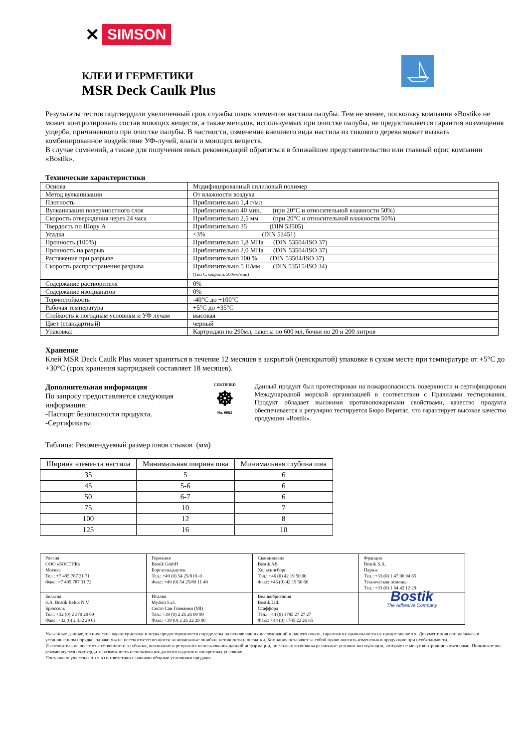✕ SIMSON
КЛЕИ И ГЕРМЕТИКИ
MSR Deck Caulk Plus
Результаты тестов подтвердили увеличенный срок службы швов элементов настила палубы. Тем не менее, поскольку компания «Bostik» не может контролировать состав моющих веществ, а также методов, используемых при очистке палубы, не предоставляется гарантия возмещения ущерба, причиненного при очистке палубы. В частности, изменение внешнего вида настила из тикового дерева может вызвать комбинированное воздействие УФ-лучей, влаги и моющих веществ.
В случае сомнений, а также для получения иных рекомендаций обратиться в ближайшее представительство или главный офис компании «Bostik».
Технические характеристики
| Основа | Модифицированный силиловый полимер |
| Метод вулканизации | От влажности воздуха |
| Плотность | Приблизительно 1,4 г/мл |
| Вулканизация поверхностного слоя | Приблизительно 40 мин. (при 20°C и относительной влажности 50%) |
| Скорость отверждения через 24 часа | Приблизительно 2,5 мм (при 20°C и относительной влажности 50%) |
| Твердость по Шору A | Приблизительно 35 (DIN 53505) |
| Усадка | <3% (DIN 52451) |
| Прочность (100%) | Приблизительно 1,8 МПа (DIN 53504/ISO 37) |
| Прочность на разрыв | Приблизительно 2,0 МПа (DIN 53504/ISO 37) |
| Растяжение при разрыве | Приблизительно 100 % (DIN 53504/ISO 37) |
| Скорость распространения разрыва | Приблизительно 5 Н/мм (DIN 53515/ISO 34) (Тип C, скорость 500мм/мин) |
| Содержание растворителя | 0% |
| Содержание изоцианатов | 0% |
| Термостойкость | -40°C до +100°C |
| Рабочая температура | +5°C до +35°C |
| Стойкость к погодным условиям и УФ лучам | высокая |
| Цвет (стандартный) | черный |
| Упаковка: | Картриджи по 290мл, пакеты по 600 мл, бочки по 20 и 200 литров |
Хранение
Клей MSR Deck Caulk Plus может храниться в течение 12 месяцев в закрытой (невскрытой) упаковке в сухом месте при температуре от +5°C до +30°C (срок хранения картриджей составляет 18 месяцев).
Дополнительная информация
По запросу предоставляется следующая информация:
-Паспорт безопасности продукта.
-Сертификаты
CERTIFIED
☸
No. 0062
Данный продукт был протестирован на пожароопасность поверхности и сертифицирован Международной морской организацией в соответствии с Правилами тестирования. Продукт обладает высокими противопожарными свойствами, качество продукта обеспечивается и регулярно тестируется Бюро Веритас, что гарантирует высокое качество продукции «Bostik».
Таблица: Рекомендуемый размер швов стыков (мм)
| Ширина элемента настила | Минимальная ширина шва | Минимальная глубина шва |
| --- | --- | --- |
| 35 | 5 | 6 |
| 45 | 5-6 | 6 |
| 50 | 6-7 | 6 |
| 75 | 10 | 7 |
| 100 | 12 | 8 |
| 125 | 16 | 10 |
| Россия ООО «БОСТИК». Москва Тел.: +7 495 787 31 71 Факс: +7 495 787 31 72 | Германия Bostik GmbH Боргхольцхаузен Тел.: +49 (0) 54 25/8 01-0 Факс: +49 (0) 54 25/80 11 40 | Скандинавия Bostik AB Хельсингборг Тел.: +46 (0) 42 19 50 00 Факс: +46 (0) 42 19 50 60 | Франция Bostik S.A. Париж Тел.: +33 (0) 1 47 96 94 65 Техническая помощь: Тел.: +33 (0) 1 64 42 12 29 |
| Бельгия S.A. Bostik Belux N.V. Брюссель Тел.: +32 (0) 2 370 20 69 Факс: +32 (0) 2 332 29 01 | Италия Mydrin S.r.l. Сесто Сан Гиованни (MI) Тел.: +39 (0) 2 26 26 00 99 Факс: +39 (0) 2 26 22 29 00 | Великобритания Bostik Ltd. Стаффорд Тел.: +44 (0) 1785 27 27 27 Факс: +44 (0) 1785 22 26 65 | Bostik The Adhesive Company |
Указанные данные, технические характеристики и меры предосторожности определены на основе наших исследований и нашего опыта, гарантия их правильности не предоставляется. Документация составлялась в установленном порядке, однако мы не несем ответственности за возможные ошибки, неточности и опечатки. Компания оставляет за собой право вносить изменения в продукцию при необходимости.
Изготовитель не несет ответственности за убытки, возникшие в результате использования данной информации, поскольку возможны различные условия эксплуатации, которые не могут контролироваться нами. Пользователю рекомендуется подтвердить возможность использования данного изделия в конкретных условиях.
Поставки осуществляются в соответствии с нашими общими условиями продажи.